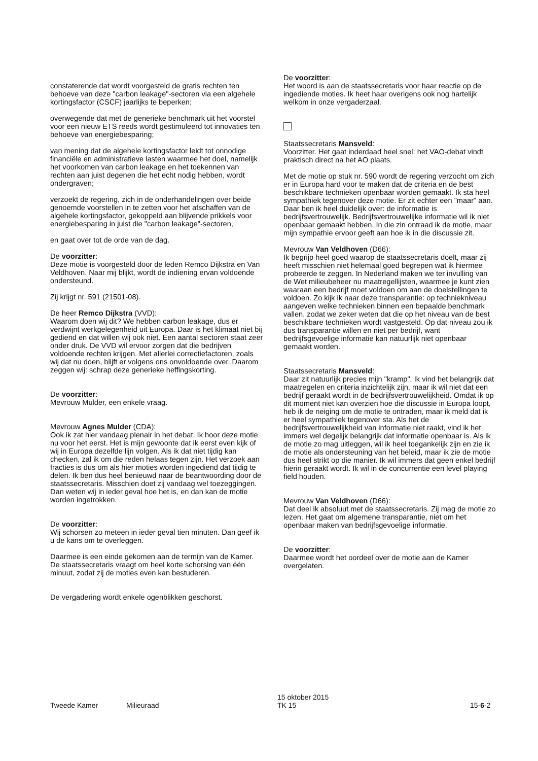constaterende dat wordt voorgesteld de gratis rechten ten behoeve van deze "carbon leakage"-sectoren via een algehele kortingsfactor (CSCF) jaarlijks te beperken;
overwegende dat met de generieke benchmark uit het voorstel voor een nieuw ETS reeds wordt gestimuleerd tot innovaties ten behoeve van energiebesparing;
van mening dat de algehele kortingsfactor leidt tot onnodige financiële en administratieve lasten waarmee het doel, namelijk het voorkomen van carbon leakage en het toekennen van rechten aan juist degenen die het echt nodig hebben, wordt ondergraven;
verzoekt de regering, zich in de onderhandelingen over beide genoemde voorstellen in te zetten voor het afschaffen van de algehele kortingsfactor, gekoppeld aan blijvende prikkels voor energiebesparing in juist die "carbon leakage"-sectoren,
en gaat over tot de orde van de dag.
De voorzitter:
Deze motie is voorgesteld door de leden Remco Dijkstra en Van Veldhoven. Naar mij blijkt, wordt de indiening ervan voldoende ondersteund.
Zij krijgt nr. 591 (21501-08).
De heer Remco Dijkstra (VVD):
Waarom doen wij dit? We hebben carbon leakage, dus er verdwijnt werkgelegenheid uit Europa. Daar is het klimaat niet bij gediend en dat willen wij ook niet. Een aantal sectoren staat zeer onder druk. De VVD wil ervoor zorgen dat die bedrijven voldoende rechten krijgen. Met allerlei correctiefactoren, zoals wij dat nu doen, blijft er volgens ons onvoldoende over. Daarom zeggen wij: schrap deze generieke heffingskorting.
De voorzitter:
Mevrouw Mulder, een enkele vraag.
Mevrouw Agnes Mulder (CDA):
Ook ik zat hier vandaag plenair in het debat. Ik hoor deze motie nu voor het eerst. Het is mijn gewoonte dat ik eerst even kijk of wij in Europa dezelfde lijn volgen. Als ik dat niet tijdig kan checken, zal ik om die reden helaas tegen zijn. Het verzoek aan fracties is dus om als hier moties worden ingediend dat tijdig te delen. Ik ben dus heel benieuwd naar de beantwoording door de staatssecretaris. Misschien doet zij vandaag wel toezeggingen. Dan weten wij in ieder geval hoe het is, en dan kan de motie worden ingetrokken.
De voorzitter:
Wij schorsen zo meteen in ieder geval tien minuten. Dan geef ik u de kans om te overleggen.
Daarmee is een einde gekomen aan de termijn van de Kamer. De staatssecretaris vraagt om heel korte schorsing van één minuut, zodat zij de moties even kan bestuderen.
De vergadering wordt enkele ogenblikken geschorst.
De voorzitter:
Het woord is aan de staatssecretaris voor haar reactie op de ingediende moties. Ik heet haar overigens ook nog hartelijk welkom in onze vergaderzaal.
Staatssecretaris Mansveld:
Voorzitter. Het gaat inderdaad heel snel: het VAO-debat vindt praktisch direct na het AO plaats.
Met de motie op stuk nr. 590 wordt de regering verzocht om zich er in Europa hard voor te maken dat de criteria en de best beschikbare technieken openbaar worden gemaakt. Ik sta heel sympathiek tegenover deze motie. Er zit echter een "maar" aan. Daar ben ik heel duidelijk over: de informatie is bedrijfsvertrouwelijk. Bedrijfsvertrouwelijke informatie wil ik niet openbaar gemaakt hebben. In die zin ontraad ik de motie, maar mijn sympathie ervoor geeft aan hoe ik in die discussie zit.
Mevrouw Van Veldhoven (D66):
Ik begrijp heel goed waarop de staatssecretaris doelt, maar zij heeft misschien niet helemaal goed begrepen wat ik hiermee probeerde te zeggen. In Nederland maken we ter invulling van de Wet milieubeheer nu maatregellijsten, waarmee je kunt zien waaraan een bedrijf moet voldoen om aan de doelstellingen te voldoen. Zo kijk ik naar deze transparantie: op techniekniveau aangeven welke technieken binnen een bepaalde benchmark vallen, zodat we zeker weten dat die op het niveau van de best beschikbare technieken wordt vastgesteld. Op dat niveau zou ik dus transparantie willen en niet per bedrijf, want bedrijfsgevoelige informatie kan natuurlijk niet openbaar gemaakt worden.
Staatssecretaris Mansveld:
Daar zit natuurlijk precies mijn "kramp". Ik vind het belangrijk dat maatregelen en criteria inzichtelijk zijn, maar ik wil niet dat een bedrijf geraakt wordt in de bedrijfsvertrouwelijkheid. Omdat ik op dit moment niet kan overzien hoe die discussie in Europa loopt, heb ik de neiging om de motie te ontraden, maar ik meld dat ik er heel sympathiek tegenover sta. Als het de bedrijfsvertrouwelijkheid van informatie niet raakt, vind ik het immers wel degelijk belangrijk dat informatie openbaar is. Als ik de motie zo mag uitleggen, wil ik heel toegankelijk zijn en zie ik de motie als ondersteuning van het beleid, maar ik zie de motie dus heel strikt op die manier. Ik wil immers dat geen enkel bedrijf hierin geraakt wordt. Ik wil in de concurrentie een level playing field houden.
Mevrouw Van Veldhoven (D66):
Dat deel ik absoluut met de staatssecretaris. Zij mag de motie zo lezen. Het gaat om algemene transparantie, niet om het openbaar maken van bedrijfsgevoelige informatie.
De voorzitter:
Daarmee wordt het oordeel over de motie aan de Kamer overgelaten.
Tweede Kamer Milieuraad
15 oktober 2015
TK 15
15-6-2